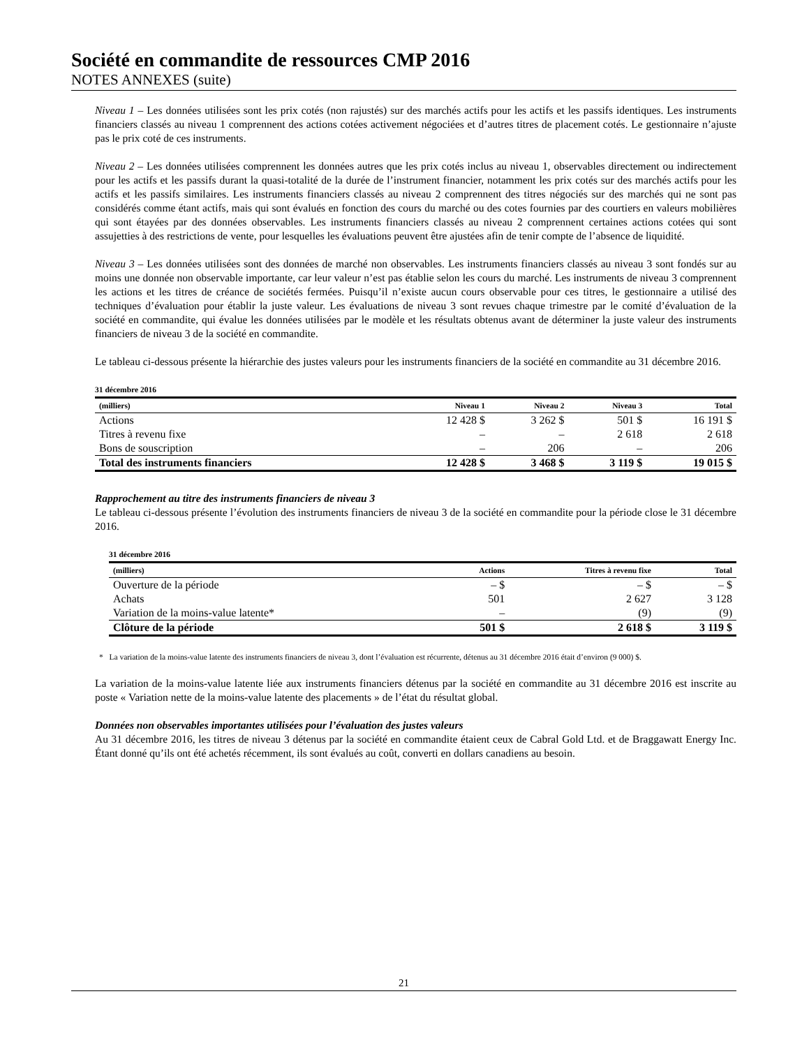Société en commandite de ressources CMP 2016
NOTES ANNEXES (suite)
Niveau 1 – Les données utilisées sont les prix cotés (non rajustés) sur des marchés actifs pour les actifs et les passifs identiques. Les instruments financiers classés au niveau 1 comprennent des actions cotées activement négociées et d’autres titres de placement cotés. Le gestionnaire n’ajuste pas le prix coté de ces instruments.
Niveau 2 – Les données utilisées comprennent les données autres que les prix cotés inclus au niveau 1, observables directement ou indirectement pour les actifs et les passifs durant la quasi-totalité de la durée de l’instrument financier, notamment les prix cotés sur des marchés actifs pour les actifs et les passifs similaires. Les instruments financiers classés au niveau 2 comprennent des titres négociés sur des marchés qui ne sont pas considérés comme étant actifs, mais qui sont évalués en fonction des cours du marché ou des cotes fournies par des courtiers en valeurs mobilières qui sont étayées par des données observables. Les instruments financiers classés au niveau 2 comprennent certaines actions cotées qui sont assujetties à des restrictions de vente, pour lesquelles les évaluations peuvent être ajustées afin de tenir compte de l’absence de liquidité.
Niveau 3 – Les données utilisées sont des données de marché non observables. Les instruments financiers classés au niveau 3 sont fondés sur au moins une donnée non observable importante, car leur valeur n’est pas établie selon les cours du marché. Les instruments de niveau 3 comprennent les actions et les titres de créance de sociétés fermées. Puisqu’il n’existe aucun cours observable pour ces titres, le gestionnaire a utilisé des techniques d’évaluation pour établir la juste valeur. Les évaluations de niveau 3 sont revues chaque trimestre par le comité d’évaluation de la société en commandite, qui évalue les données utilisées par le modèle et les résultats obtenus avant de déterminer la juste valeur des instruments financiers de niveau 3 de la société en commandite.
Le tableau ci-dessous présente la hiérarchie des justes valeurs pour les instruments financiers de la société en commandite au 31 décembre 2016.
31 décembre 2016
| (milliers) | Niveau 1 | Niveau 2 | Niveau 3 | Total |
| --- | --- | --- | --- | --- |
| Actions | 12 428 $ | 3 262 $ | 501 $ | 16 191 $ |
| Titres à revenu fixe | – | – | 2 618 | 2 618 |
| Bons de souscription | – | 206 | – | 206 |
| Total des instruments financiers | 12 428 $ | 3 468 $ | 3 119 $ | 19 015 $ |
Rapprochement au titre des instruments financiers de niveau 3
Le tableau ci-dessous présente l’évolution des instruments financiers de niveau 3 de la société en commandite pour la période close le 31 décembre 2016.
31 décembre 2016
| (milliers) | Actions | Titres à revenu fixe | Total |
| --- | --- | --- | --- |
| Ouverture de la période | – $ | – $ | – $ |
| Achats | 501 | 2 627 | 3 128 |
| Variation de la moins-value latente* | – | (9) | (9) |
| Clôture de la période | 501 $ | 2 618 $ | 3 119 $ |
* La variation de la moins-value latente des instruments financiers de niveau 3, dont l’évaluation est récurrente, détenus au 31 décembre 2016 était d’environ (9 000) $.
La variation de la moins-value latente liée aux instruments financiers détenus par la société en commandite au 31 décembre 2016 est inscrite au poste « Variation nette de la moins-value latente des placements » de l’état du résultat global.
Données non observables importantes utilisées pour l’évaluation des justes valeurs
Au 31 décembre 2016, les titres de niveau 3 détenus par la société en commandite étaient ceux de Cabral Gold Ltd. et de Braggawatt Energy Inc. Étant donné qu’ils ont été achetés récemment, ils sont évalués au coût, converti en dollars canadiens au besoin.
21